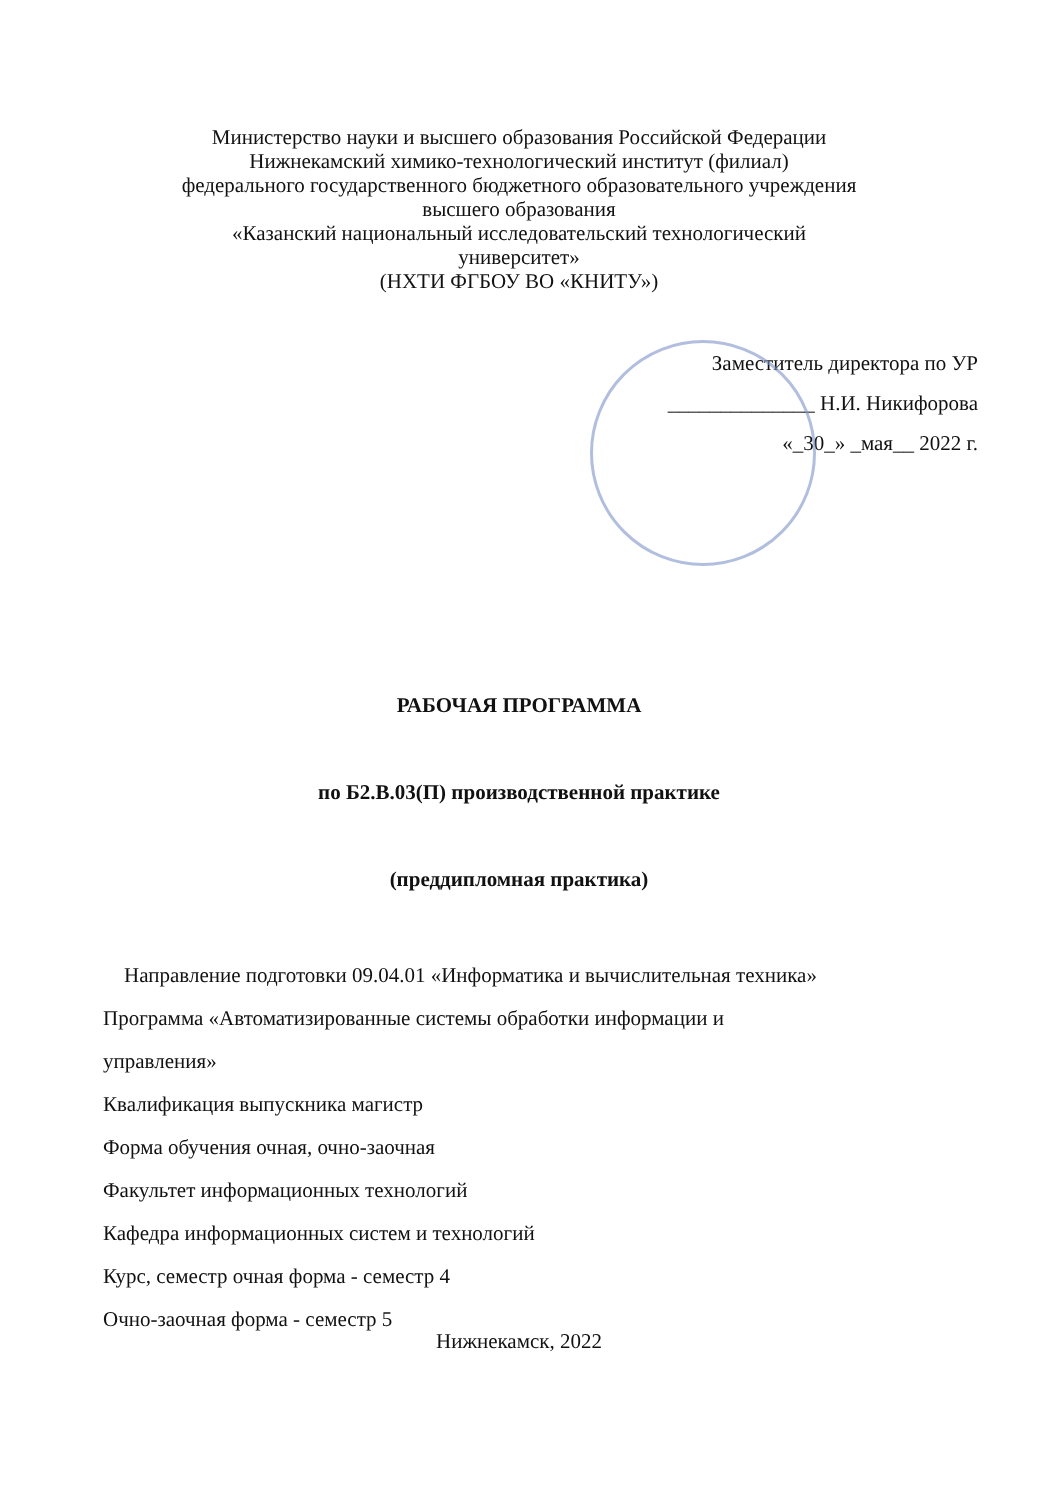Министерство науки и высшего образования Российской Федерации
Нижнекамский химико-технологический институт (филиал)
федерального государственного бюджетного образовательного учреждения
высшего образования
«Казанский национальный исследовательский технологический
университет»
(НХТИ ФГБОУ ВО «КНИТУ»)
Заместитель директора по УР
______________ Н.И. Никифорова
«_30_» _мая__ 2022 г.
РАБОЧАЯ ПРОГРАММА
по Б2.В.03(П) производственной практике
(преддипломная практика)
Направление подготовки 09.04.01 «Информатика и вычислительная техника»
Программа «Автоматизированные системы обработки информации и
управления»
Квалификация выпускника магистр
Форма обучения очная, очно-заочная
Факультет информационных технологий
Кафедра информационных систем и технологий
Курс, семестр очная форма - семестр 4
Очно-заочная форма - семестр 5
Нижнекамск, 2022